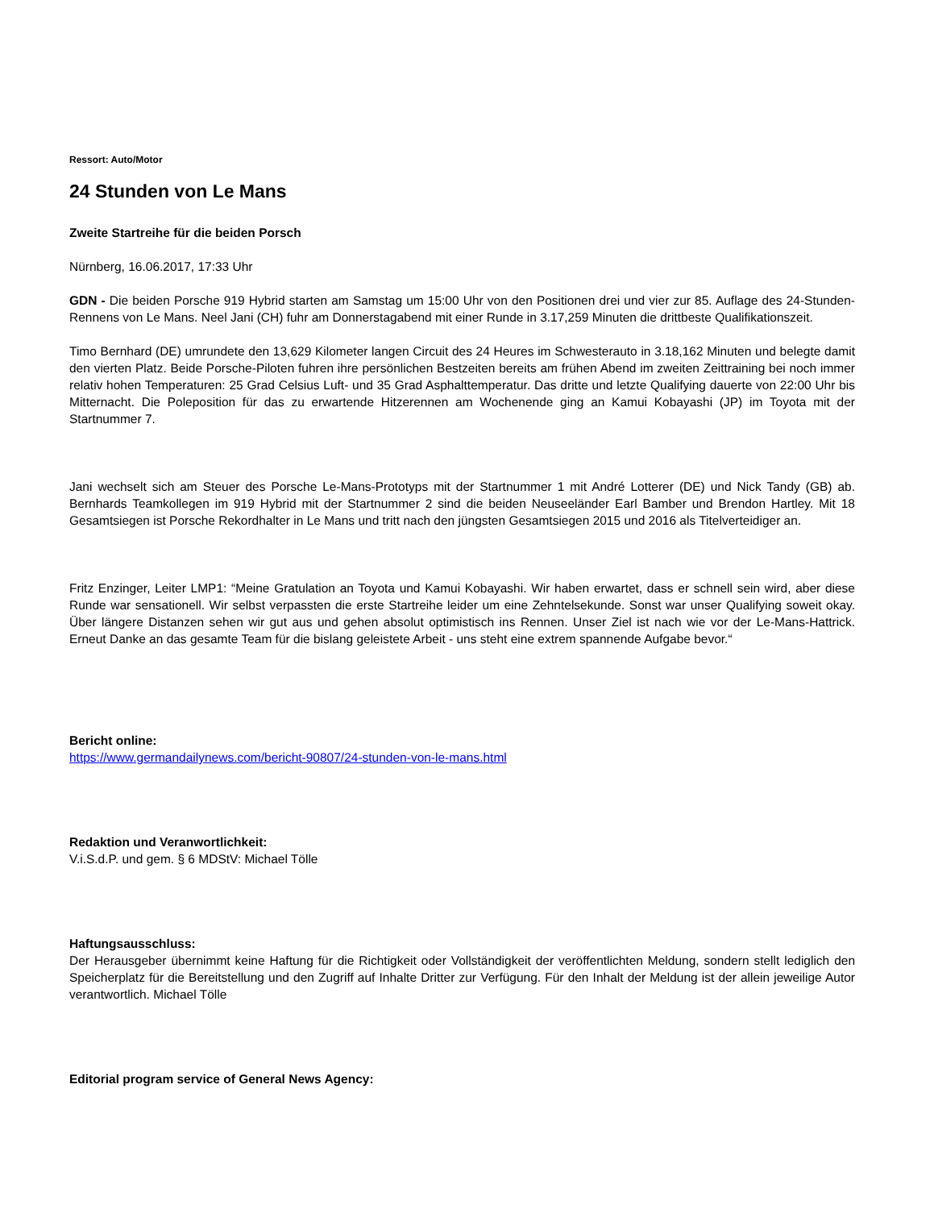Ressort: Auto/Motor
24 Stunden von Le Mans
Zweite Startreihe für die beiden Porsch
Nürnberg, 16.06.2017, 17:33 Uhr
GDN - Die beiden Porsche 919 Hybrid starten am Samstag um 15:00 Uhr von den Positionen drei und vier zur 85. Auflage des 24-Stunden-Rennens von Le Mans. Neel Jani (CH) fuhr am Donnerstagabend mit einer Runde in 3.17,259 Minuten die drittbeste Qualifikationszeit.
Timo Bernhard (DE) umrundete den 13,629 Kilometer langen Circuit des 24 Heures im Schwesterauto in 3.18,162 Minuten und belegte damit den vierten Platz. Beide Porsche-Piloten fuhren ihre persönlichen Bestzeiten bereits am frühen Abend im zweiten Zeittraining bei noch immer relativ hohen Temperaturen: 25 Grad Celsius Luft- und 35 Grad Asphalttemperatur. Das dritte und letzte Qualifying dauerte von 22:00 Uhr bis Mitternacht. Die Poleposition für das zu erwartende Hitzerennen am Wochenende ging an Kamui Kobayashi (JP) im Toyota mit der Startnummer 7.
Jani wechselt sich am Steuer des Porsche Le-Mans-Prototyps mit der Startnummer 1 mit André Lotterer (DE) und Nick Tandy (GB) ab. Bernhards Teamkollegen im 919 Hybrid mit der Startnummer 2 sind die beiden Neuseeländer Earl Bamber und Brendon Hartley. Mit 18 Gesamtsiegen ist Porsche Rekordhalter in Le Mans und tritt nach den jüngsten Gesamtsiegen 2015 und 2016 als Titelverteidiger an.
Fritz Enzinger, Leiter LMP1: “Meine Gratulation an Toyota und Kamui Kobayashi. Wir haben erwartet, dass er schnell sein wird, aber diese Runde war sensationell. Wir selbst verpassten die erste Startreihe leider um eine Zehntelsekunde. Sonst war unser Qualifying soweit okay. Über längere Distanzen sehen wir gut aus und gehen absolut optimistisch ins Rennen. Unser Ziel ist nach wie vor der Le-Mans-Hattrick. Erneut Danke an das gesamte Team für die bislang geleistete Arbeit - uns steht eine extrem spannende Aufgabe bevor.“
Bericht online:
https://www.germandailynews.com/bericht-90807/24-stunden-von-le-mans.html
Redaktion und Veranwortlichkeit:
V.i.S.d.P. und gem. § 6 MDStV: Michael Tölle
Haftungsausschluss:
Der Herausgeber übernimmt keine Haftung für die Richtigkeit oder Vollständigkeit der veröffentlichten Meldung, sondern stellt lediglich den Speicherplatz für die Bereitstellung und den Zugriff auf Inhalte Dritter zur Verfügung. Für den Inhalt der Meldung ist der allein jeweilige Autor verantwortlich. Michael Tölle
Editorial program service of General News Agency: